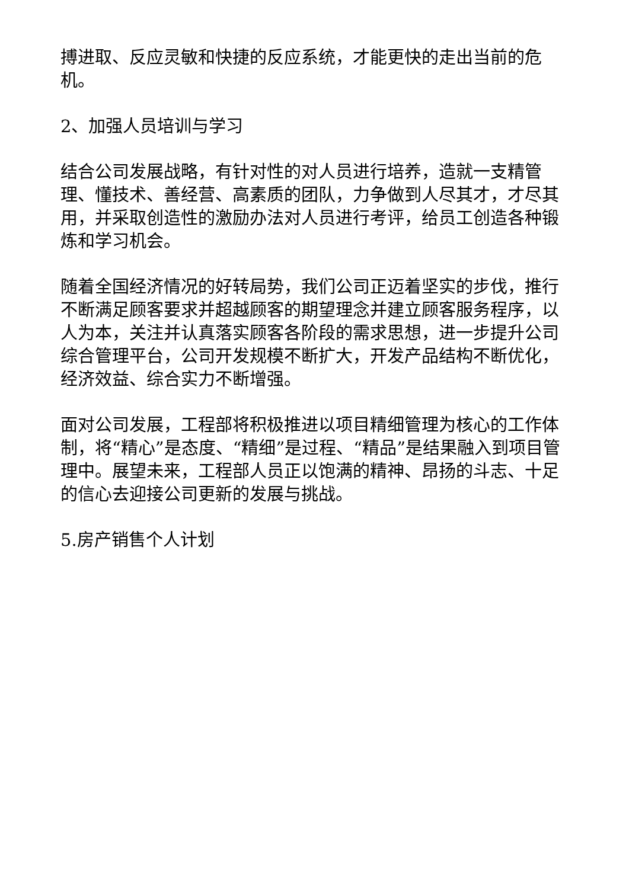搏进取、反应灵敏和快捷的反应系统，才能更快的走出当前的危机。
2、加强人员培训与学习
结合公司发展战略，有针对性的对人员进行培养，造就一支精管理、懂技术、善经营、高素质的团队，力争做到人尽其才，才尽其用，并采取创造性的激励办法对人员进行考评，给员工创造各种锻炼和学习机会。
随着全国经济情况的好转局势，我们公司正迈着坚实的步伐，推行不断满足顾客要求并超越顾客的期望理念并建立顾客服务程序，以人为本，关注并认真落实顾客各阶段的需求思想，进一步提升公司综合管理平台，公司开发规模不断扩大，开发产品结构不断优化，经济效益、综合实力不断增强。
面对公司发展，工程部将积极推进以项目精细管理为核心的工作体制，将“精心”是态度、“精细”是过程、“精品”是结果融入到项目管理中。展望未来，工程部人员正以饱满的精神、昂扬的斗志、十足的信心去迎接公司更新的发展与挑战。
5.房产销售个人计划